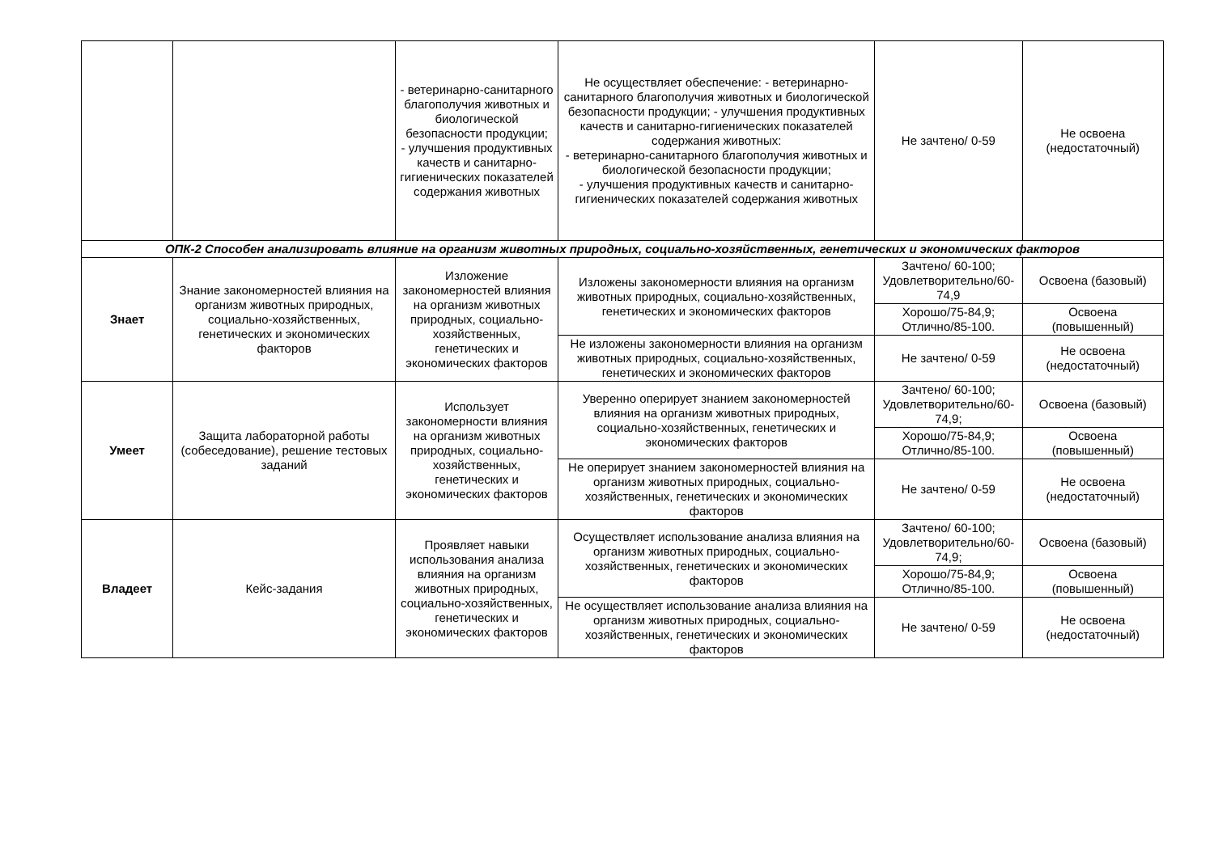| | | - ветеринарно-санитарного благополучия животных и биологической безопасности продукции; - улучшения продуктивных качеств и санитарно-гигиенических показателей содержания животных | Не осуществляет обеспечение: - ветеринарно-санитарного благополучия животных и биологической безопасности продукции; - улучшения продуктивных качеств и санитарно-гигиенических показателей содержания животных: - ветеринарно-санитарного благополучия животных и биологической безопасности продукции; - улучшения продуктивных качеств и санитарно-гигиенических показателей содержания животных | Не зачтено/ 0-59 | Не освоена (недостаточный) |
| ОПК-2 Способен анализировать влияние на организм животных природных, социально-хозяйственных, генетических и экономических факторов | | | | | |
| Знает | Знание закономерностей влияния на организм животных природных, социально-хозяйственных, генетических и экономических факторов | Изложение закономерностей влияния на организм животных природных, социально-хозяйственных, генетических и экономических факторов | Изложены закономерности влияния на организм животных природных, социально-хозяйственных, генетических и экономических факторов | Зачтено/ 60-100; Удовлетворительно/60-74,9 | Освоена (базовый) |
| | | | | Хорошо/75-84,9; Отлично/85-100. | Освоена (повышенный) |
| | | | Не изложены закономерности влияния на организм животных природных, социально-хозяйственных, генетических и экономических факторов | Не зачтено/ 0-59 | Не освоена (недостаточный) |
| Умеет | Защита лабораторной работы (собеседование), решение тестовых заданий | Использует закономерности влияния на организм животных природных, социально-хозяйственных, генетических и экономических факторов | Уверенно оперирует знанием закономерностей влияния на организм животных природных, социально-хозяйственных, генетических и экономических факторов | Зачтено/ 60-100; Удовлетворительно/60-74,9; | Освоена (базовый) |
| | | | | Хорошо/75-84,9; Отлично/85-100. | Освоена (повышенный) |
| | | | Не оперирует знанием закономерностей влияния на организм животных природных, социально-хозяйственных, генетических и экономических факторов | Не зачтено/ 0-59 | Не освоена (недостаточный) |
| Владеет | Кейс-задания | Проявляет навыки использования анализа влияния на организм животных природных, социально-хозяйственных, генетических и экономических факторов | Осуществляет использование анализа влияния на организм животных природных, социально-хозяйственных, генетических и экономических факторов | Зачтено/ 60-100; Удовлетворительно/60-74,9; | Освоена (базовый) |
| | | | | Хорошо/75-84,9; Отлично/85-100. | Освоена (повышенный) |
| | | | Не осуществляет использование анализа влияния на организм животных природных, социально-хозяйственных, генетических и экономических факторов | Не зачтено/ 0-59 | Не освоена (недостаточный) |